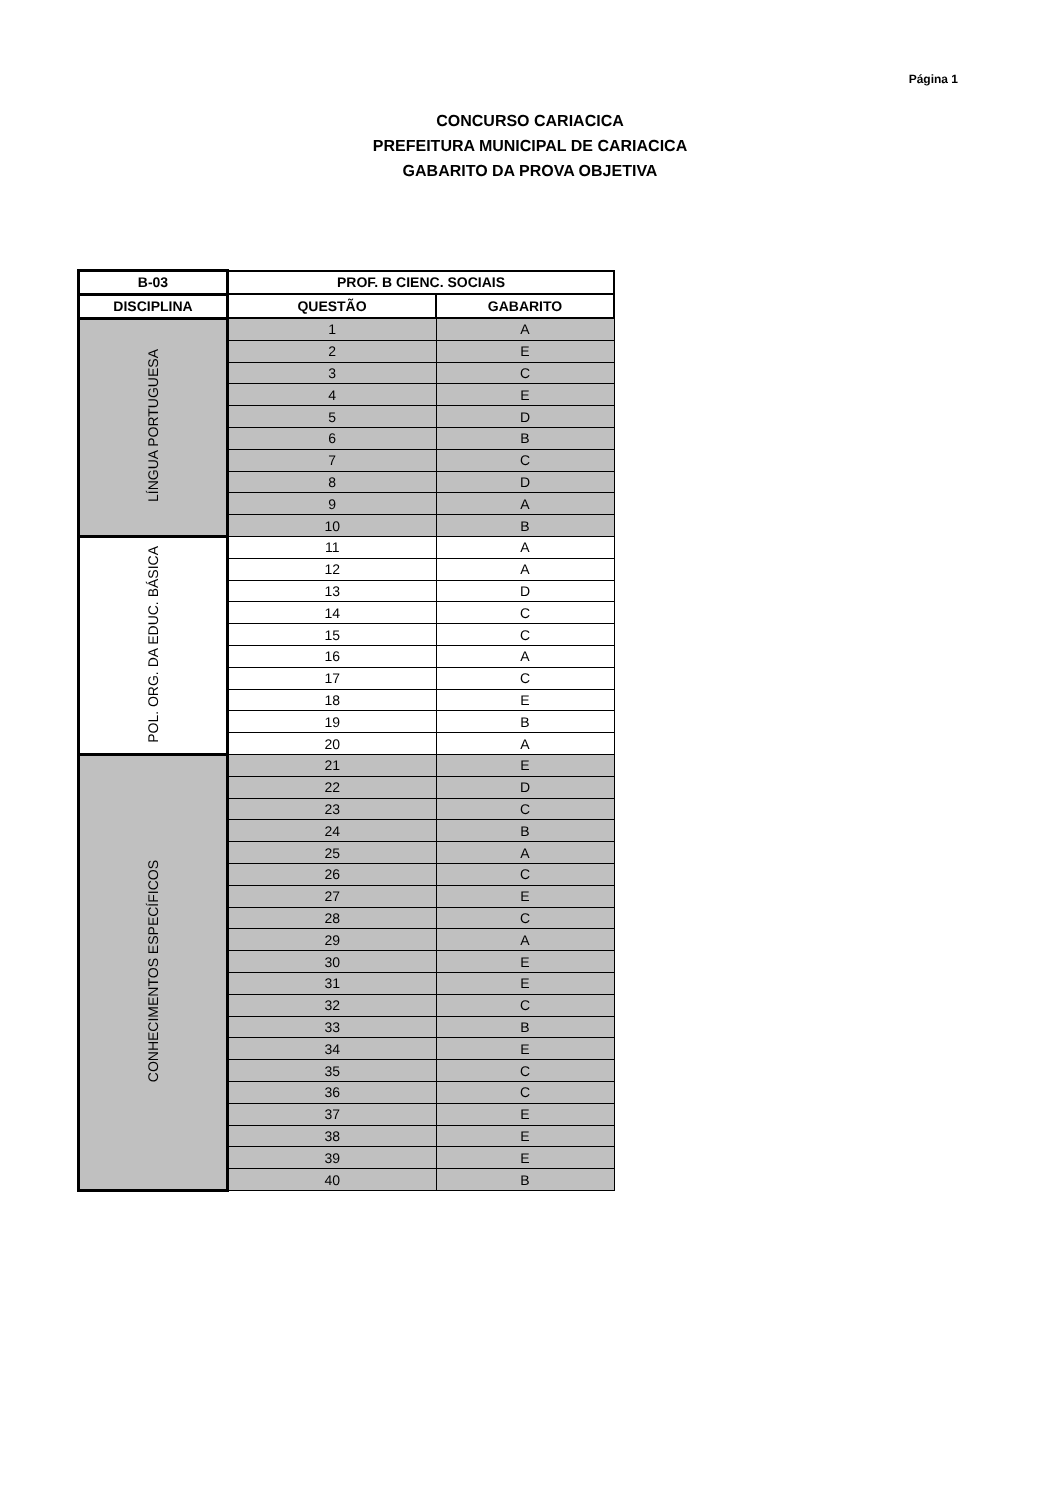Página 1
CONCURSO CARIACICA
PREFEITURA MUNICIPAL DE CARIACICA
GABARITO DA PROVA OBJETIVA
| B-03 | PROF. B CIENC. SOCIAIS | |
| --- | --- | --- |
| DISCIPLINA | QUESTÃO | GABARITO |
| LÍNGUA PORTUGUESA | 1 | A |
| | 2 | E |
| | 3 | C |
| | 4 | E |
| | 5 | D |
| | 6 | B |
| | 7 | C |
| | 8 | D |
| | 9 | A |
| | 10 | B |
| POL. ORG. DA EDUC. BÁSICA | 11 | A |
| | 12 | A |
| | 13 | D |
| | 14 | C |
| | 15 | C |
| | 16 | A |
| | 17 | C |
| | 18 | E |
| | 19 | B |
| | 20 | A |
| CONHECIMENTOS ESPECÍFICOS | 21 | E |
| | 22 | D |
| | 23 | C |
| | 24 | B |
| | 25 | A |
| | 26 | C |
| | 27 | E |
| | 28 | C |
| | 29 | A |
| | 30 | E |
| | 31 | E |
| | 32 | C |
| | 33 | B |
| | 34 | E |
| | 35 | C |
| | 36 | C |
| | 37 | E |
| | 38 | E |
| | 39 | E |
| | 40 | B |